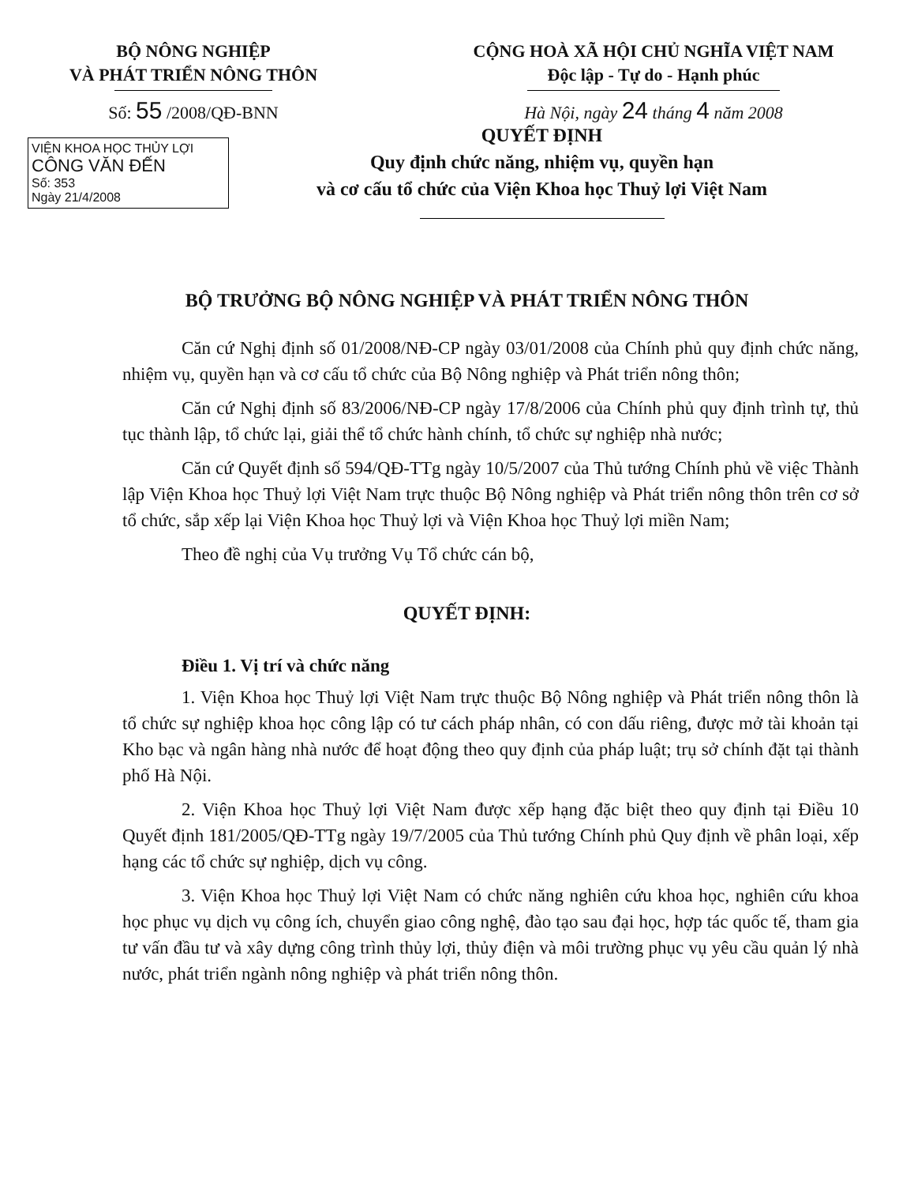BỘ NÔNG NGHIỆP
VÀ PHÁT TRIỂN NÔNG THÔN
Số: 55 /2008/QĐ-BNN
CỘNG HOÀ XÃ HỘI CHỦ NGHĨA VIỆT NAM
Độc lập - Tự do - Hạnh phúc
Hà Nội, ngày 24 tháng 4 năm 2008
VIỆN KHOA HỌC THỦY LỢI
CÔNG VĂN ĐẾN
Số: 353
Ngày 21/4/2008
QUYẾT ĐỊNH
Quy định chức năng, nhiệm vụ, quyền hạn
và cơ cấu tổ chức của Viện Khoa học Thuỷ lợi Việt Nam
BỘ TRƯỞNG BỘ NÔNG NGHIỆP VÀ PHÁT TRIỂN NÔNG THÔN
Căn cứ Nghị định số 01/2008/NĐ-CP ngày 03/01/2008 của Chính phủ quy định chức năng, nhiệm vụ, quyền hạn và cơ cấu tổ chức của Bộ Nông nghiệp và Phát triển nông thôn;
Căn cứ Nghị định số 83/2006/NĐ-CP ngày 17/8/2006 của Chính phủ quy định trình tự, thủ tục thành lập, tổ chức lại, giải thể tổ chức hành chính, tổ chức sự nghiệp nhà nước;
Căn cứ Quyết định số 594/QĐ-TTg ngày 10/5/2007 của Thủ tướng Chính phủ về việc Thành lập Viện Khoa học Thuỷ lợi Việt Nam trực thuộc Bộ Nông nghiệp và Phát triển nông thôn trên cơ sở tổ chức, sắp xếp lại Viện Khoa học Thuỷ lợi và Viện Khoa học Thuỷ lợi miền Nam;
Theo đề nghị của Vụ trưởng Vụ Tổ chức cán bộ,
QUYẾT ĐỊNH:
Điều 1. Vị trí và chức năng
1. Viện Khoa học Thuỷ lợi Việt Nam trực thuộc Bộ Nông nghiệp và Phát triển nông thôn là tổ chức sự nghiệp khoa học công lập có tư cách pháp nhân, có con dấu riêng, được mở tài khoản tại Kho bạc và ngân hàng nhà nước để hoạt động theo quy định của pháp luật; trụ sở chính đặt tại thành phố Hà Nội.
2. Viện Khoa học Thuỷ lợi Việt Nam được xếp hạng đặc biệt theo quy định tại Điều 10 Quyết định 181/2005/QĐ-TTg ngày 19/7/2005 của Thủ tướng Chính phủ Quy định về phân loại, xếp hạng các tổ chức sự nghiệp, dịch vụ công.
3. Viện Khoa học Thuỷ lợi Việt Nam có chức năng nghiên cứu khoa học, nghiên cứu khoa học phục vụ dịch vụ công ích, chuyển giao công nghệ, đào tạo sau đại học, hợp tác quốc tế, tham gia tư vấn đầu tư và xây dựng công trình thủy lợi, thủy điện và môi trường phục vụ yêu cầu quản lý nhà nước, phát triển ngành nông nghiệp và phát triển nông thôn.